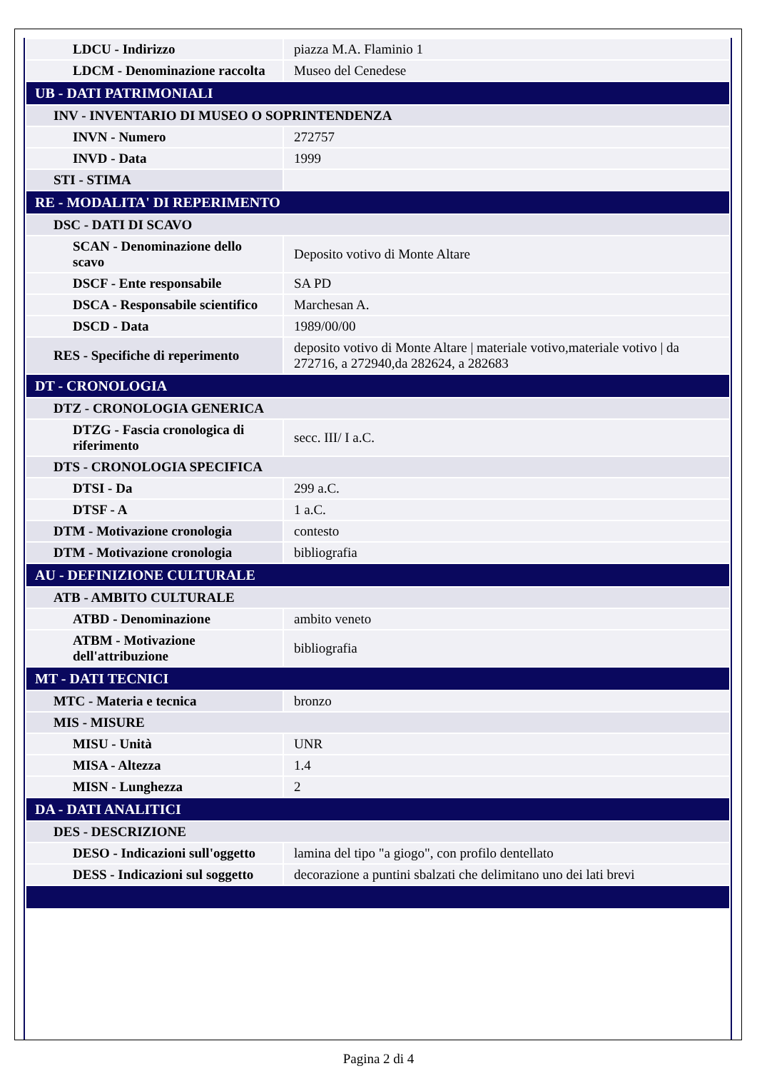| LDCU - Indirizzo | piazza M.A. Flaminio 1 |
| LDCM - Denominazione raccolta | Museo del Cenedese |
| UB - DATI PATRIMONIALI | |
| INV - INVENTARIO DI MUSEO O SOPRINTENDENZA | |
| INVN - Numero | 272757 |
| INVD - Data | 1999 |
| STI - STIMA | |
| RE - MODALITA' DI REPERIMENTO | |
| DSC - DATI DI SCAVO | |
| SCAN - Denominazione dello scavo | Deposito votivo di Monte Altare |
| DSCF - Ente responsabile | SA PD |
| DSCA - Responsabile scientifico | Marchesan A. |
| DSCD - Data | 1989/00/00 |
| RES - Specifiche di reperimento | deposito votivo di Monte Altare / materiale votivo,materiale votivo / da 272716, a 272940,da 282624, a 282683 |
| DT - CRONOLOGIA | |
| DTZ - CRONOLOGIA GENERICA | |
| DTZG - Fascia cronologica di riferimento | secc. III/ I a.C. |
| DTS - CRONOLOGIA SPECIFICA | |
| DTSI - Da | 299 a.C. |
| DTSF - A | 1 a.C. |
| DTM - Motivazione cronologia | contesto |
| DTM - Motivazione cronologia | bibliografia |
| AU - DEFINIZIONE CULTURALE | |
| ATB - AMBITO CULTURALE | |
| ATBD - Denominazione | ambito veneto |
| ATBM - Motivazione dell'attribuzione | bibliografia |
| MT - DATI TECNICI | |
| MTC - Materia e tecnica | bronzo |
| MIS - MISURE | |
| MISU - Unità | UNR |
| MISA - Altezza | 1.4 |
| MISN - Lunghezza | 2 |
| DA - DATI ANALITICI | |
| DES - DESCRIZIONE | |
| DESO - Indicazioni sull'oggetto | lamina del tipo "a giogo", con profilo dentellato |
| DESS - Indicazioni sul soggetto | decorazione a puntini sbalzati che delimitano uno dei lati brevi |
Pagina 2 di 4